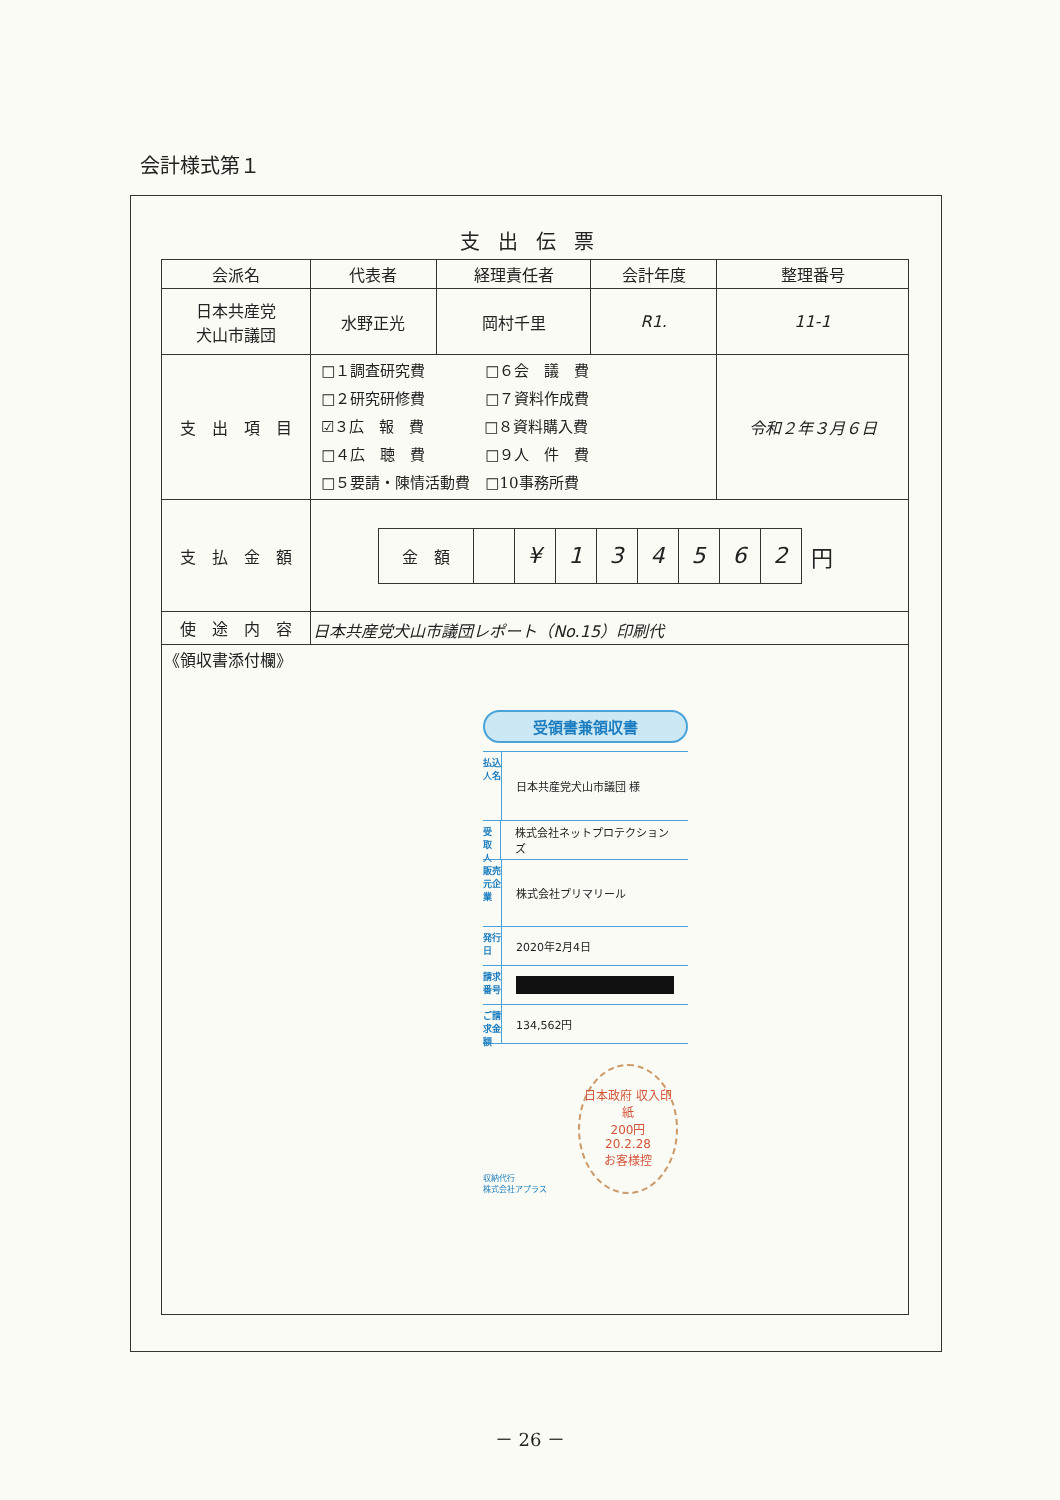会計様式第１
支出伝票
| 会派名 | 代表者 | 経理責任者 | 会計年度 | 整理番号 |
| --- | --- | --- | --- | --- |
| 日本共産党 犬山市議団 | 水野正光 | 岡村千里 | R1. | 11-1 |
| 支 出 項 目 | □１調査研究費 □６会 議 費 □２研究研修費 □７資料作成費 ☑３広 報 費 □８資料購入費 □４広 聴 費 □９人 件 費 □５要請・陳情活動費 □10事務所費 | | | 令和２年３月６日 |
| 支 払 金 額 | / 金 額 / / ¥ / 1 / 3 / 4 / 5 / 6 / 2 / 円 / | | | |
| 使 途 内 容 | 日本共産党犬山市議団レポート（No.15）印刷代 | | | |
| 《領収書添付欄》 | | | | |
受領書兼領収書
払込人名 日本共産党犬山市議団 様
受取人 株式会社ネットプロテクションズ
販売元企業 株式会社プリマリール
発行日 2020年2月4日
請求番号
ご請求金額 134,562円
収納代行
株式会社アプラス
日本政府 収入印紙
200円
20.2.28
お客様控
－ 26 －